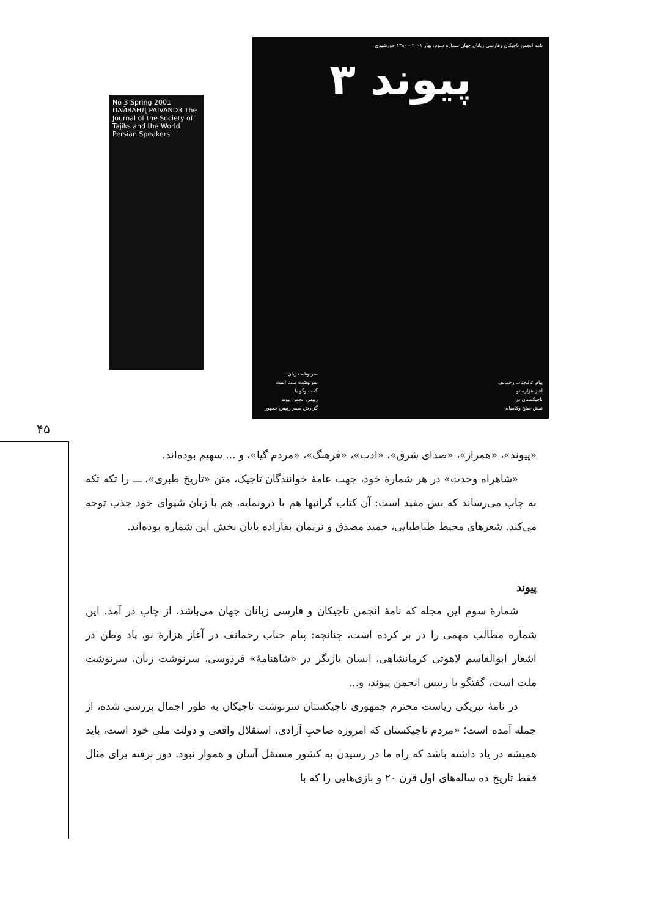No 3 Spring 2001 ПАЙВАНД PAIVAND3 The Journal of the Society of Tajiks and the World Persian Speakers
نامه انجمن تاجیکان وفارسی زبانان جهان شماره سوم، بهار ۲۰۰۱ - ۱۳۸۰ خورشیدی
پیوند ۳
پیام عالیجناب رحمانف
آغاز هزاره نو
تاجیکستان در
نقش صلح وکامیابی
سرنوشت زبان،
سرنوشت ملت است
گفت وگو با
رییس انجمن پیوند
گزارش سفر رییس جمهور
۴۵
«پیوند»، «همراز»، «صدای شرق»، «ادب»، «فرهنگ»، «مردم گیا»، و ... سهیم بوده‌اند.
«شاهراه وحدت» در هر شمارهٔ خود، جهت عامهٔ خوانندگان تاجیک، متن «تاریخ طبری»، ـــ را تکه تکه به چاپ می‌رساند که بس مفید است: آن کتاب گرانبها هم با درونمایه، هم با زبان شیوای خود جذب توجه می‌کند. شعرهای محیط طباطبایی، حمید مصدق و نریمان بقازاده پایان بخش این شماره بوده‌اند.
پیوند
شمارهٔ سوم این مجله که نامهٔ انجمن تاجیکان و فارسی زبانان جهان می‌باشد، از چاپ در آمد. این شماره مطالب مهمی را در بر کرده است، چنانچه: پیام جناب رحمانف در آغاز هزارهٔ نو، یاد وطن در اشعار ابوالقاسم لاهوتی کرمانشاهی، انسان بازیگر در «شاهنامهٔ» فردوسی، سرنوشت زبان، سرنوشت ملت است، گفتگو با رییس انجمن پیوند، و...
در نامهٔ تبریکی ریاست محترم جمهوری تاجیکستان سرنوشت تاجیکان به طور اجمال بررسی شده، از جمله آمده است؛ «مردم تاجیکستان که امروزه صاحبِ آزادی، استقلال واقعی و دولت ملی خود است، باید همیشه در یاد داشته باشد که راه ما در رسیدن به کشور مستقل آسان و هموار نبود. دور نرفته برای مثال فقط تاریخ ده ساله‌های اول قرن ۲۰ و بازی‌هایی را که با